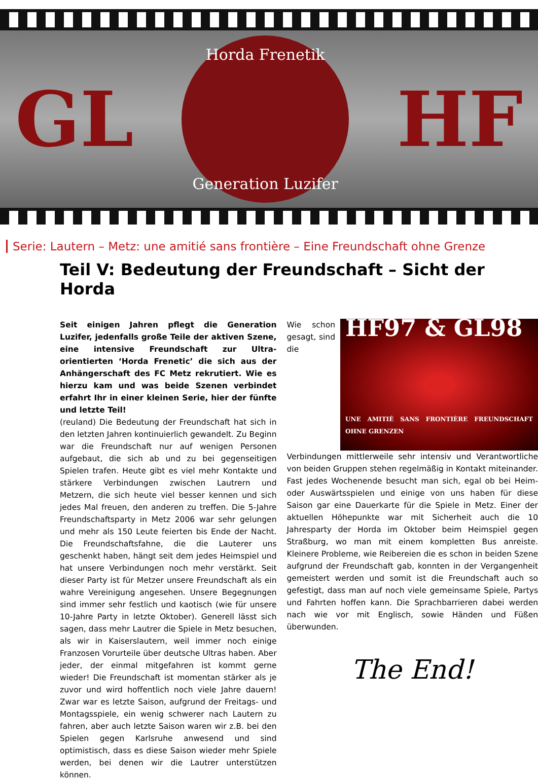GL
Horda Frenetik
Generation Luzifer
HF
Serie: Lautern – Metz: une amitié sans frontière – Eine Freundschaft ohne Grenze
Teil V: Bedeutung der Freundschaft – Sicht der Horda
Seit einigen Jahren pflegt die Generation Luzifer, jedenfalls große Teile der aktiven Szene, eine intensive Freundschaft zur Ultra- orientierten ‘Horda Frenetic’ die sich aus der Anhängerschaft des FC Metz rekrutiert. Wie es hierzu kam und was beide Szenen verbindet erfahrt Ihr in einer kleinen Serie, hier der fünfte und letzte Teil!
(reuland) Die Bedeutung der Freundschaft hat sich in den letzten Jahren kontinuierlich gewandelt. Zu Beginn war die Freundschaft nur auf wenigen Personen aufgebaut, die sich ab und zu bei gegenseitigen Spielen trafen. Heute gibt es viel mehr Kontakte und stärkere Verbindungen zwischen Lautrern und Metzern, die sich heute viel besser kennen und sich jedes Mal freuen, den anderen zu treffen. Die 5-Jahre Freundschaftsparty in Metz 2006 war sehr gelungen und mehr als 150 Leute feierten bis Ende der Nacht. Die Freundschaftsfahne, die die Lauterer uns geschenkt haben, hängt seit dem jedes Heimspiel und hat unsere Verbindungen noch mehr verstärkt. Seit dieser Party ist für Metzer unsere Freundschaft als ein wahre Vereinigung angesehen. Unsere Begegnungen sind immer sehr festlich und kaotisch (wie für unsere 10-Jahre Party in letzte Oktober). Generell lässt sich sagen, dass mehr Lautrer die Spiele in Metz besuchen, als wir in Kaiserslautern, weil immer noch einige Franzosen Vorurteile über deutsche Ultras haben. Aber jeder, der einmal mitgefahren ist kommt gerne wieder! Die Freundschaft ist momentan stärker als je zuvor und wird hoffentlich noch viele Jahre dauern! Zwar war es letzte Saison, aufgrund der Freitags- und Montagsspiele, ein wenig schwerer nach Lautern zu fahren, aber auch letzte Saison waren wir z.B. bei den Spielen gegen Karlsruhe anwesend und sind optimistisch, dass es diese Saison wieder mehr Spiele werden, bei denen wir die Lautrer unterstützen können.
HF97 & GL98
UNE AMITIÉ SANS FRONTIÈRE FREUNDSCHAFT OHNE GRENZEN
Wie schon gesagt, sind die Verbindungen mittlerweile sehr intensiv und Verantwortliche von beiden Gruppen stehen regelmäßig in Kontakt miteinander. Fast jedes Wochenende besucht man sich, egal ob bei Heim- oder Auswärtsspielen und einige von uns haben für diese Saison gar eine Dauerkarte für die Spiele in Metz. Einer der aktuellen Höhepunkte war mit Sicherheit auch die 10 Jahresparty der Horda im Oktober beim Heimspiel gegen Straßburg, wo man mit einem kompletten Bus anreiste. Kleinere Probleme, wie Reibereien die es schon in beiden Szene aufgrund der Freundschaft gab, konnten in der Vergangenheit gemeistert werden und somit ist die Freundschaft auch so gefestigt, dass man auf noch viele gemeinsame Spiele, Partys und Fahrten hoffen kann. Die Sprachbarrieren dabei werden nach wie vor mit Englisch, sowie Händen und Füßen überwunden.
The End!